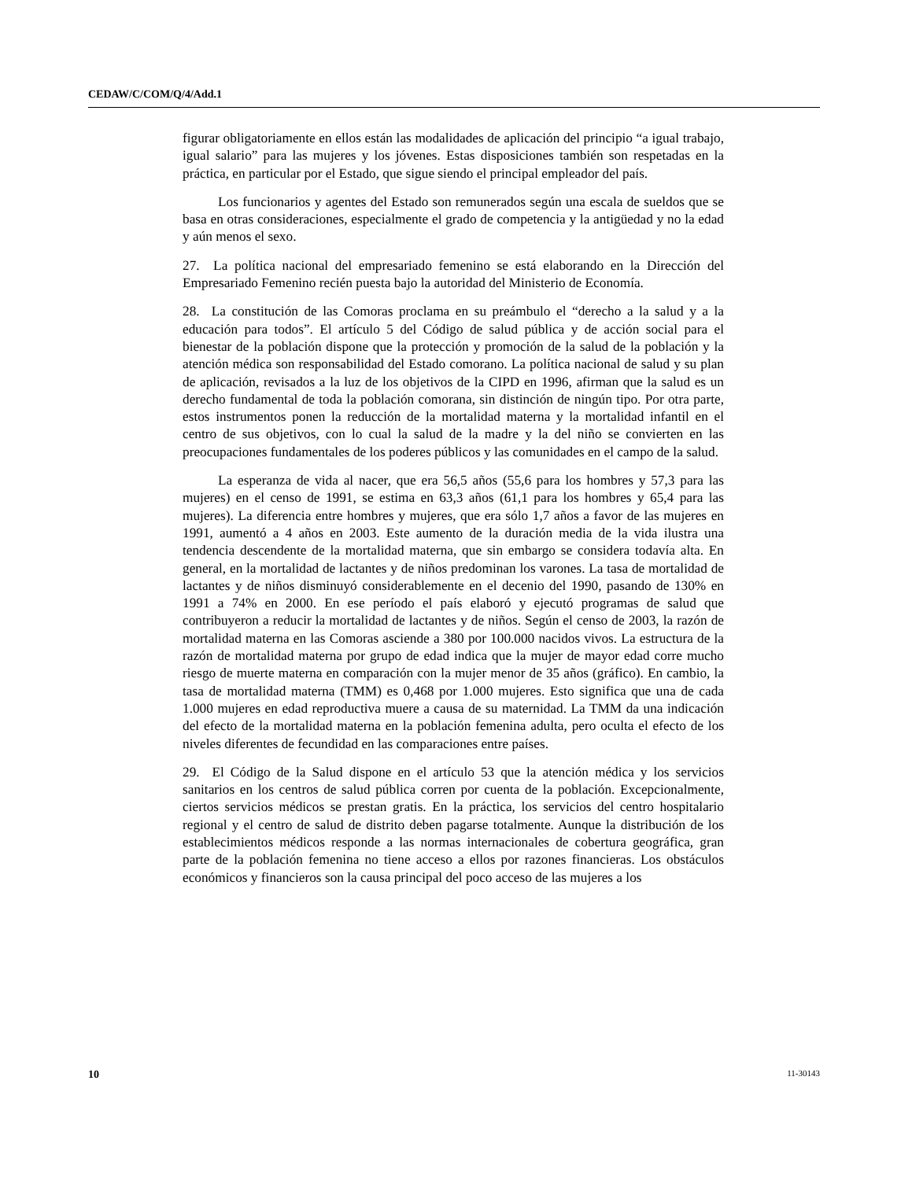CEDAW/C/COM/Q/4/Add.1
figurar obligatoriamente en ellos están las modalidades de aplicación del principio “a igual trabajo, igual salario” para las mujeres y los jóvenes. Estas disposiciones también son respetadas en la práctica, en particular por el Estado, que sigue siendo el principal empleador del país.
Los funcionarios y agentes del Estado son remunerados según una escala de sueldos que se basa en otras consideraciones, especialmente el grado de competencia y la antigüedad y no la edad y aún menos el sexo.
27. La política nacional del empresariado femenino se está elaborando en la Dirección del Empresariado Femenino recién puesta bajo la autoridad del Ministerio de Economía.
28. La constitución de las Comoras proclama en su preámbulo el “derecho a la salud y a la educación para todos”. El artículo 5 del Código de salud pública y de acción social para el bienestar de la población dispone que la protección y promoción de la salud de la población y la atención médica son responsabilidad del Estado comorano. La política nacional de salud y su plan de aplicación, revisados a la luz de los objetivos de la CIPD en 1996, afirman que la salud es un derecho fundamental de toda la población comorana, sin distinción de ningún tipo. Por otra parte, estos instrumentos ponen la reducción de la mortalidad materna y la mortalidad infantil en el centro de sus objetivos, con lo cual la salud de la madre y la del niño se convierten en las preocupaciones fundamentales de los poderes públicos y las comunidades en el campo de la salud.
La esperanza de vida al nacer, que era 56,5 años (55,6 para los hombres y 57,3 para las mujeres) en el censo de 1991, se estima en 63,3 años (61,1 para los hombres y 65,4 para las mujeres). La diferencia entre hombres y mujeres, que era sólo 1,7 años a favor de las mujeres en 1991, aumentó a 4 años en 2003. Este aumento de la duración media de la vida ilustra una tendencia descendente de la mortalidad materna, que sin embargo se considera todavía alta. En general, en la mortalidad de lactantes y de niños predominan los varones. La tasa de mortalidad de lactantes y de niños disminuyó considerablemente en el decenio del 1990, pasando de 130% en 1991 a 74% en 2000. En ese período el país elaboró y ejecutó programas de salud que contribuyeron a reducir la mortalidad de lactantes y de niños. Según el censo de 2003, la razón de mortalidad materna en las Comoras asciende a 380 por 100.000 nacidos vivos. La estructura de la razón de mortalidad materna por grupo de edad indica que la mujer de mayor edad corre mucho riesgo de muerte materna en comparación con la mujer menor de 35 años (gráfico). En cambio, la tasa de mortalidad materna (TMM) es 0,468 por 1.000 mujeres. Esto significa que una de cada 1.000 mujeres en edad reproductiva muere a causa de su maternidad. La TMM da una indicación del efecto de la mortalidad materna en la población femenina adulta, pero oculta el efecto de los niveles diferentes de fecundidad en las comparaciones entre países.
29. El Código de la Salud dispone en el artículo 53 que la atención médica y los servicios sanitarios en los centros de salud pública corren por cuenta de la población. Excepcionalmente, ciertos servicios médicos se prestan gratis. En la práctica, los servicios del centro hospitalario regional y el centro de salud de distrito deben pagarse totalmente. Aunque la distribución de los establecimientos médicos responde a las normas internacionales de cobertura geográfica, gran parte de la población femenina no tiene acceso a ellos por razones financieras. Los obstáculos económicos y financieros son la causa principal del poco acceso de las mujeres a los
10 11-30143